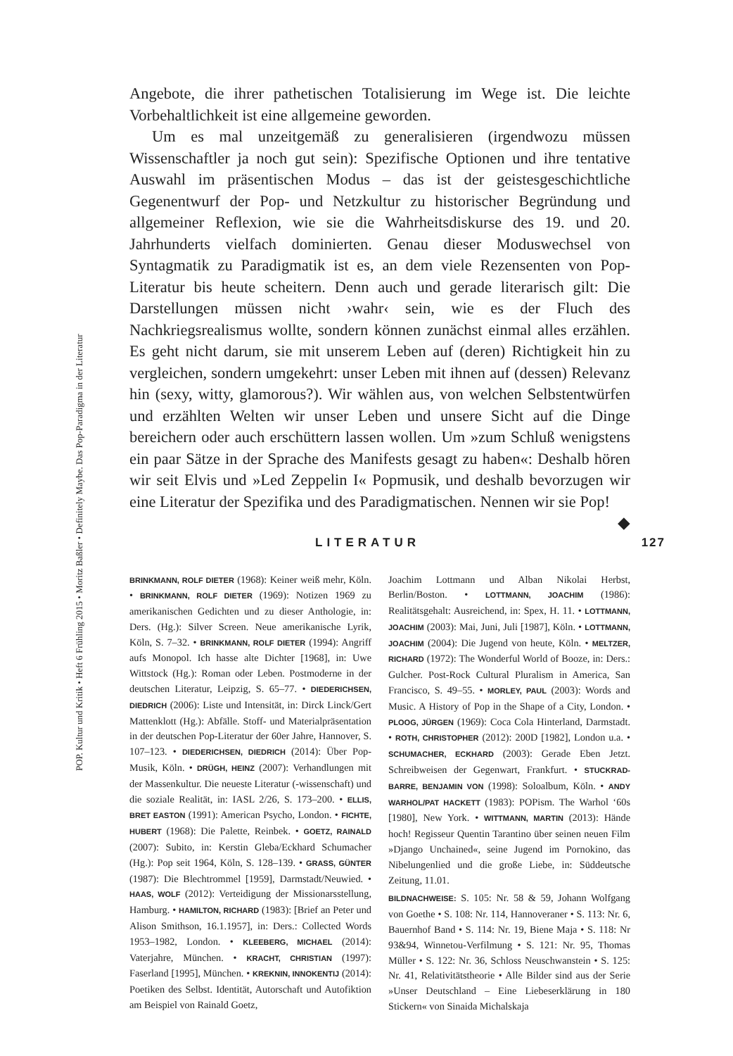POP. Kultur und Kritik • Heft 6 Frühling 2015 • Moritz Baßler • Definitely Maybe. Das Pop-Paradigma in der Literatur
Angebote, die ihrer pathetischen Totalisierung im Wege ist. Die leichte Vorbehaltlichkeit ist eine allgemeine geworden.
Um es mal unzeitgemäß zu generalisieren (irgendwozu müssen Wissenschaftler ja noch gut sein): Spezifische Optionen und ihre tentative Auswahl im präsentischen Modus – das ist der geistesgeschichtliche Gegenentwurf der Pop- und Netzkultur zu historischer Begründung und allgemeiner Reflexion, wie sie die Wahrheitsdiskurse des 19. und 20. Jahrhunderts vielfach dominierten. Genau dieser Moduswechsel von Syntagmatik zu Paradigmatik ist es, an dem viele Rezensenten von Pop-Literatur bis heute scheitern. Denn auch und gerade literarisch gilt: Die Darstellungen müssen nicht ›wahr‹ sein, wie es der Fluch des Nachkriegsrealismus wollte, sondern können zunächst einmal alles erzählen. Es geht nicht darum, sie mit unserem Leben auf (deren) Richtigkeit hin zu vergleichen, sondern umgekehrt: unser Leben mit ihnen auf (dessen) Relevanz hin (sexy, witty, glamorous?). Wir wählen aus, von welchen Selbstentwürfen und erzählten Welten wir unser Leben und unsere Sicht auf die Dinge bereichern oder auch erschüttern lassen wollen. Um »zum Schluß wenigstens ein paar Sätze in der Sprache des Manifests gesagt zu haben«: Deshalb hören wir seit Elvis und »Led Zeppelin I« Popmusik, und deshalb bevorzugen wir eine Literatur der Spezifika und des Paradigmatischen. Nennen wir sie Pop! ◆
LITERATUR 127
BRINKMANN, ROLF DIETER (1968): Keiner weiß mehr, Köln. • BRINKMANN, ROLF DIETER (1969): Notizen 1969 zu amerikanischen Gedichten und zu dieser Anthologie, in: Ders. (Hg.): Silver Screen. Neue amerikanische Lyrik, Köln, S. 7–32. • BRINKMANN, ROLF DIETER (1994): Angriff aufs Monopol. Ich hasse alte Dichter [1968], in: Uwe Wittstock (Hg.): Roman oder Leben. Postmoderne in der deutschen Literatur, Leipzig, S. 65–77. • DIEDERICHSEN, DIEDRICH (2006): Liste und Intensität, in: Dirck Linck/Gert Mattenklott (Hg.): Abfälle. Stoff- und Materialpräsentation in der deutschen Pop-Literatur der 60er Jahre, Hannover, S. 107–123. • DIEDERICHSEN, DIEDRICH (2014): Über Pop-Musik, Köln. • DRÜGH, HEINZ (2007): Verhandlungen mit der Massenkultur. Die neueste Literatur (-wissenschaft) und die soziale Realität, in: IASL 2/26, S. 173–200. • ELLIS, BRET EASTON (1991): American Psycho, London. • FICHTE, HUBERT (1968): Die Palette, Reinbek. • GOETZ, RAINALD (2007): Subito, in: Kerstin Gleba/Eckhard Schumacher (Hg.): Pop seit 1964, Köln, S. 128–139. • GRASS, GÜNTER (1987): Die Blechtrommel [1959], Darmstadt/Neuwied. • HAAS, WOLF (2012): Verteidigung der Missionarsstellung, Hamburg. • HAMILTON, RICHARD (1983): [Brief an Peter und Alison Smithson, 16.1.1957], in: Ders.: Collected Words 1953–1982, London. • KLEEBERG, MICHAEL (2014): Vaterjahre, München. • KRACHT, CHRISTIAN (1997): Faserland [1995], München. • KREKNIN, INNOKENTIJ (2014): Poetiken des Selbst. Identität, Autorschaft und Autofiktion am Beispiel von Rainald Goetz,
Joachim Lottmann und Alban Nikolai Herbst, Berlin/Boston. • LOTTMANN, JOACHIM (1986): Realitätsgehalt: Ausreichend, in: Spex, H. 11. • LOTTMANN, JOACHIM (2003): Mai, Juni, Juli [1987], Köln. • LOTTMANN, JOACHIM (2004): Die Jugend von heute, Köln. • MELTZER, RICHARD (1972): The Wonderful World of Booze, in: Ders.: Gulcher. Post-Rock Cultural Pluralism in America, San Francisco, S. 49–55. • MORLEY, PAUL (2003): Words and Music. A History of Pop in the Shape of a City, London. • PLOOG, JÜRGEN (1969): Coca Cola Hinterland, Darmstadt. • ROTH, CHRISTOPHER (2012): 200D [1982], London u.a. • SCHUMACHER, ECKHARD (2003): Gerade Eben Jetzt. Schreibweisen der Gegenwart, Frankfurt. • STUCKRAD-BARRE, BENJAMIN VON (1998): Soloalbum, Köln. • ANDY WARHOL/PAT HACKETT (1983): POPism. The Warhol ‘60s [1980], New York. • WITTMANN, MARTIN (2013): Hände hoch! Regisseur Quentin Tarantino über seinen neuen Film »Django Unchained«, seine Jugend im Pornokino, das Nibelungenlied und die große Liebe, in: Süddeutsche Zeitung, 11.01.
BILDNACHWEISE: S. 105: Nr. 58 & 59, Johann Wolfgang von Goethe • S. 108: Nr. 114, Hannoveraner • S. 113: Nr. 6, Bauernhof Band • S. 114: Nr. 19, Biene Maja • S. 118: Nr 93&94, Winnetou-Verfilmung • S. 121: Nr. 95, Thomas Müller • S. 122: Nr. 36, Schloss Neuschwanstein • S. 125: Nr. 41, Relativitätstheorie • Alle Bilder sind aus der Serie »Unser Deutschland – Eine Liebeserklärung in 180 Stickern« von Sinaida Michalskaja